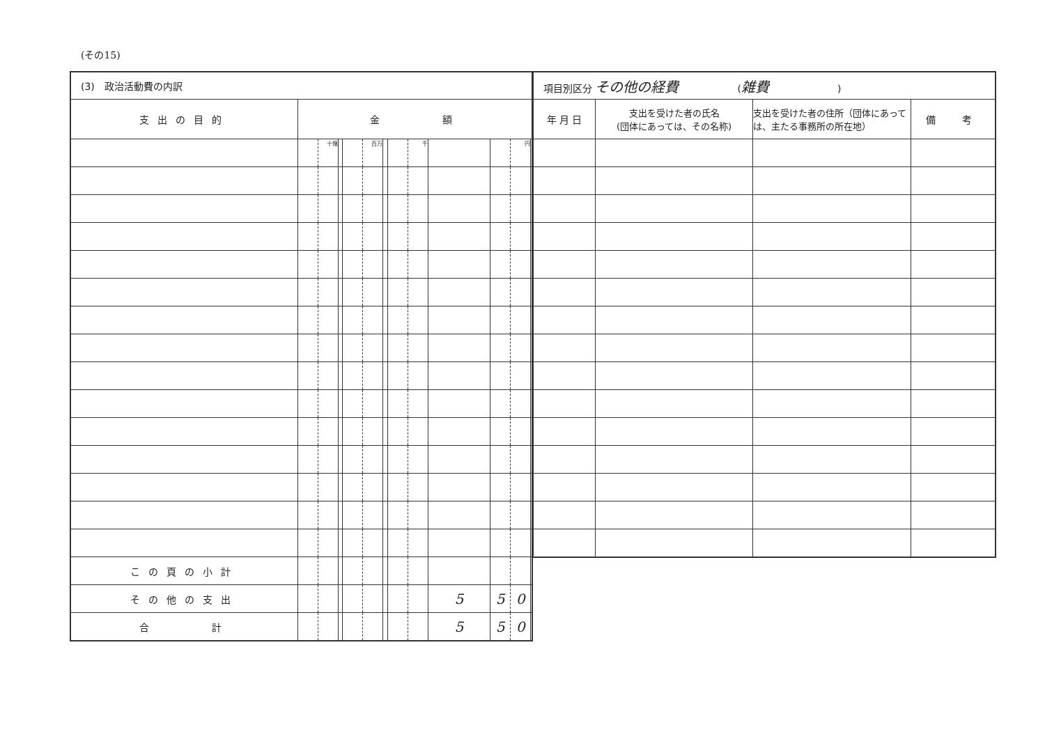(その15)
| (3) 政治活動費の内訳 | | | | | | | | | | | | |
| 支出の目的 | 金 額 | | | | | | | | | | | |
| | | 十億 | | | 百万 | | | 千 | | | 円 | |
| この頁の小計 | | | | | | | | | | | | |
| その他の支出 | | | | | | | | | 5 | 5 | 0 | |
| 合 計 | | | | | | | | | 5 | 5 | 0 | |
| 項目別区分 その他の経費 ( 雑費 ) | | | |
| 年 月 日 | 支出を受けた者の氏名 (団体にあっては、その名称) | 支出を受けた者の住所（団体にあっては、主たる事務所の所在地） | 備 考 |